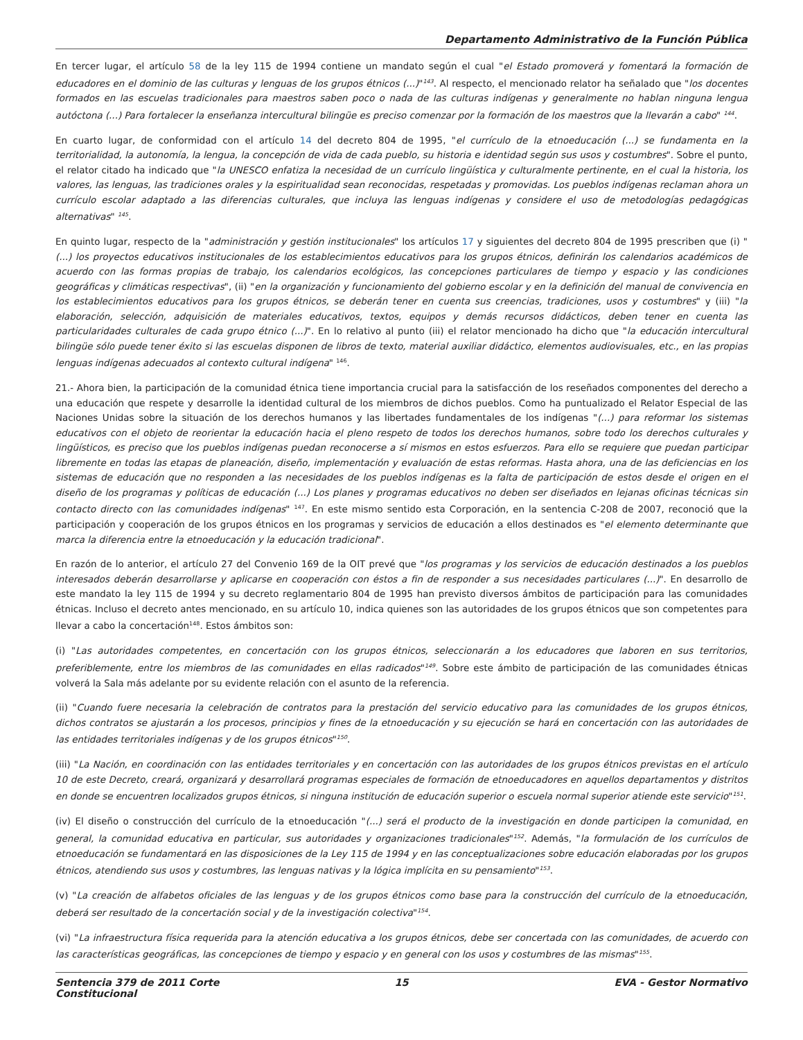Departamento Administrativo de la Función Pública
En tercer lugar, el artículo 58 de la ley 115 de 1994 contiene un mandato según el cual "el Estado promoverá y fomentará la formación de educadores en el dominio de las culturas y lenguas de los grupos étnicos (...)"<sup>143</sup>. Al respecto, el mencionado relator ha señalado que "los docentes formados en las escuelas tradicionales para maestros saben poco o nada de las culturas indígenas y generalmente no hablan ninguna lengua autóctona (...) Para fortalecer la enseñanza intercultural bilingüe es preciso comenzar por la formación de los maestros que la llevarán a cabo" <sup>144</sup>.
En cuarto lugar, de conformidad con el artículo 14 del decreto 804 de 1995, "el currículo de la etnoeducación (...) se fundamenta en la territorialidad, la autonomía, la lengua, la concepción de vida de cada pueblo, su historia e identidad según sus usos y costumbres". Sobre el punto, el relator citado ha indicado que "la UNESCO enfatiza la necesidad de un currículo lingüística y culturalmente pertinente, en el cual la historia, los valores, las lenguas, las tradiciones orales y la espiritualidad sean reconocidas, respetadas y promovidas. Los pueblos indígenas reclaman ahora un currículo escolar adaptado a las diferencias culturales, que incluya las lenguas indígenas y considere el uso de metodologías pedagógicas alternativas" <sup>145</sup>.
En quinto lugar, respecto de la "administración y gestión institucionales" los artículos 17 y siguientes del decreto 804 de 1995 prescriben que (i) "(...) los proyectos educativos institucionales de los establecimientos educativos para los grupos étnicos, definirán los calendarios académicos de acuerdo con las formas propias de trabajo, los calendarios ecológicos, las concepciones particulares de tiempo y espacio y las condiciones geográficas y climáticas respectivas", (ii) "en la organización y funcionamiento del gobierno escolar y en la definición del manual de convivencia en los establecimientos educativos para los grupos étnicos, se deberán tener en cuenta sus creencias, tradiciones, usos y costumbres" y (iii) "la elaboración, selección, adquisición de materiales educativos, textos, equipos y demás recursos didácticos, deben tener en cuenta las particularidades culturales de cada grupo étnico (...)". En lo relativo al punto (iii) el relator mencionado ha dicho que "la educación intercultural bilingüe sólo puede tener éxito si las escuelas disponen de libros de texto, material auxiliar didáctico, elementos audiovisuales, etc., en las propias lenguas indígenas adecuados al contexto cultural indígena" <sup>146</sup>.
21.- Ahora bien, la participación de la comunidad étnica tiene importancia crucial para la satisfacción de los reseñados componentes del derecho a una educación que respete y desarrolle la identidad cultural de los miembros de dichos pueblos. Como ha puntualizado el Relator Especial de las Naciones Unidas sobre la situación de los derechos humanos y las libertades fundamentales de los indígenas "(...) para reformar los sistemas educativos con el objeto de reorientar la educación hacia el pleno respeto de todos los derechos humanos, sobre todo los derechos culturales y lingüísticos, es preciso que los pueblos indígenas puedan reconocerse a sí mismos en estos esfuerzos. Para ello se requiere que puedan participar libremente en todas las etapas de planeación, diseño, implementación y evaluación de estas reformas. Hasta ahora, una de las deficiencias en los sistemas de educación que no responden a las necesidades de los pueblos indígenas es la falta de participación de estos desde el origen en el diseño de los programas y políticas de educación (...) Los planes y programas educativos no deben ser diseñados en lejanas oficinas técnicas sin contacto directo con las comunidades indígenas" <sup>147</sup>. En este mismo sentido esta Corporación, en la sentencia C-208 de 2007, reconoció que la participación y cooperación de los grupos étnicos en los programas y servicios de educación a ellos destinados es "el elemento determinante que marca la diferencia entre la etnoeducación y la educación tradicional".
En razón de lo anterior, el artículo 27 del Convenio 169 de la OIT prevé que "los programas y los servicios de educación destinados a los pueblos interesados deberán desarrollarse y aplicarse en cooperación con éstos a fin de responder a sus necesidades particulares (...)". En desarrollo de este mandato la ley 115 de 1994 y su decreto reglamentario 804 de 1995 han previsto diversos ámbitos de participación para las comunidades étnicas. Incluso el decreto antes mencionado, en su artículo 10, indica quienes son las autoridades de los grupos étnicos que son competentes para llevar a cabo la concertación<sup>148</sup>. Estos ámbitos son:
(i) "Las autoridades competentes, en concertación con los grupos étnicos, seleccionarán a los educadores que laboren en sus territorios, preferiblemente, entre los miembros de las comunidades en ellas radicados"<sup>149</sup>. Sobre este ámbito de participación de las comunidades étnicas volverá la Sala más adelante por su evidente relación con el asunto de la referencia.
(ii) "Cuando fuere necesaria la celebración de contratos para la prestación del servicio educativo para las comunidades de los grupos étnicos, dichos contratos se ajustarán a los procesos, principios y fines de la etnoeducación y su ejecución se hará en concertación con las autoridades de las entidades territoriales indígenas y de los grupos étnicos"<sup>150</sup>.
(iii) "La Nación, en coordinación con las entidades territoriales y en concertación con las autoridades de los grupos étnicos previstas en el artículo 10 de este Decreto, creará, organizará y desarrollará programas especiales de formación de etnoeducadores en aquellos departamentos y distritos en donde se encuentren localizados grupos étnicos, si ninguna institución de educación superior o escuela normal superior atiende este servicio"<sup>151</sup>.
(iv) El diseño o construcción del currículo de la etnoeducación "(...) será el producto de la investigación en donde participen la comunidad, en general, la comunidad educativa en particular, sus autoridades y organizaciones tradicionales"<sup>152</sup>. Además, "la formulación de los currículos de etnoeducación se fundamentará en las disposiciones de la Ley 115 de 1994 y en las conceptualizaciones sobre educación elaboradas por los grupos étnicos, atendiendo sus usos y costumbres, las lenguas nativas y la lógica implícita en su pensamiento"<sup>153</sup>.
(v) "La creación de alfabetos oficiales de las lenguas y de los grupos étnicos como base para la construcción del currículo de la etnoeducación, deberá ser resultado de la concertación social y de la investigación colectiva"<sup>154</sup>.
(vi) "La infraestructura física requerida para la atención educativa a los grupos étnicos, debe ser concertada con las comunidades, de acuerdo con las características geográficas, las concepciones de tiempo y espacio y en general con los usos y costumbres de las mismas"<sup>155</sup>.
Sentencia 379 de 2011 Corte Constitucional
15 EVA - Gestor Normativo